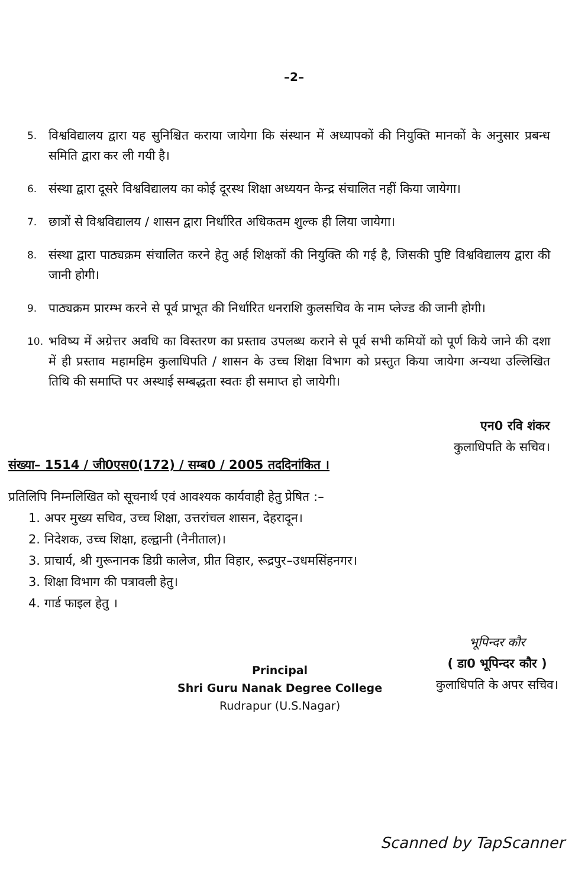–2–
5. विश्वविद्यालय द्वारा यह सुनिश्चित कराया जायेगा कि संस्थान में अध्यापकों की नियुक्ति मानकों के अनुसार प्रबन्ध समिति द्वारा कर ली गयी है।
6. संस्था द्वारा दूसरे विश्वविद्यालय का कोई दूरस्थ शिक्षा अध्ययन केन्द्र संचालित नहीं किया जायेगा।
7. छात्रों से विश्वविद्यालय / शासन द्वारा निर्धारित अधिकतम शुल्क ही लिया जायेगा।
8. संस्था द्वारा पाठ्यक्रम संचालित करने हेतु अर्ह शिक्षकों की नियुक्ति की गई है, जिसकी पुष्टि विश्वविद्यालय द्वारा की जानी होगी।
9. पाठ्यक्रम प्रारम्भ करने से पूर्व प्राभूत की निर्धारित धनराशि कुलसचिव के नाम प्लेज्ड की जानी होगी।
10. भविष्य में अग्रेत्तर अवधि का विस्तरण का प्रस्ताव उपलब्ध कराने से पूर्व सभी कमियों को पूर्ण किये जाने की दशा में ही प्रस्ताव महामहिम कुलाधिपति / शासन के उच्च शिक्षा विभाग को प्रस्तुत किया जायेगा अन्यथा उल्लिखित तिथि की समाप्ति पर अस्थाई सम्बद्धता स्वतः ही समाप्त हो जायेगी।
एन0 रवि शंकर
कुलाधिपति के सचिव।
संख्या– 1514 / जी0एस0(172) / सम्ब0 / 2005 तददिनांकित ।
प्रतिलिपि निम्नलिखित को सूचनार्थ एवं आवश्यक कार्यवाही हेतु प्रेषित :–
1. अपर मुख्य सचिव, उच्च शिक्षा, उत्तरांचल शासन, देहरादून।
2. निदेशक, उच्च शिक्षा, हल्द्वानी (नैनीताल)।
3. प्राचार्य, श्री गुरूनानक डिग्री कालेज, प्रीत विहार, रूद्रपुर–उधमसिंहनगर।
3. शिक्षा विभाग की पत्रावली हेतु।
4. गार्ड फाइल हेतु ।
Principal
Shri Guru Nanak Degree College
Rudrapur (U.S.Nagar)
भूपिन्दर कौर
( डा0 भूपिन्दर कौर )
कुलाधिपति के अपर सचिव।
Scanned by TapScanner